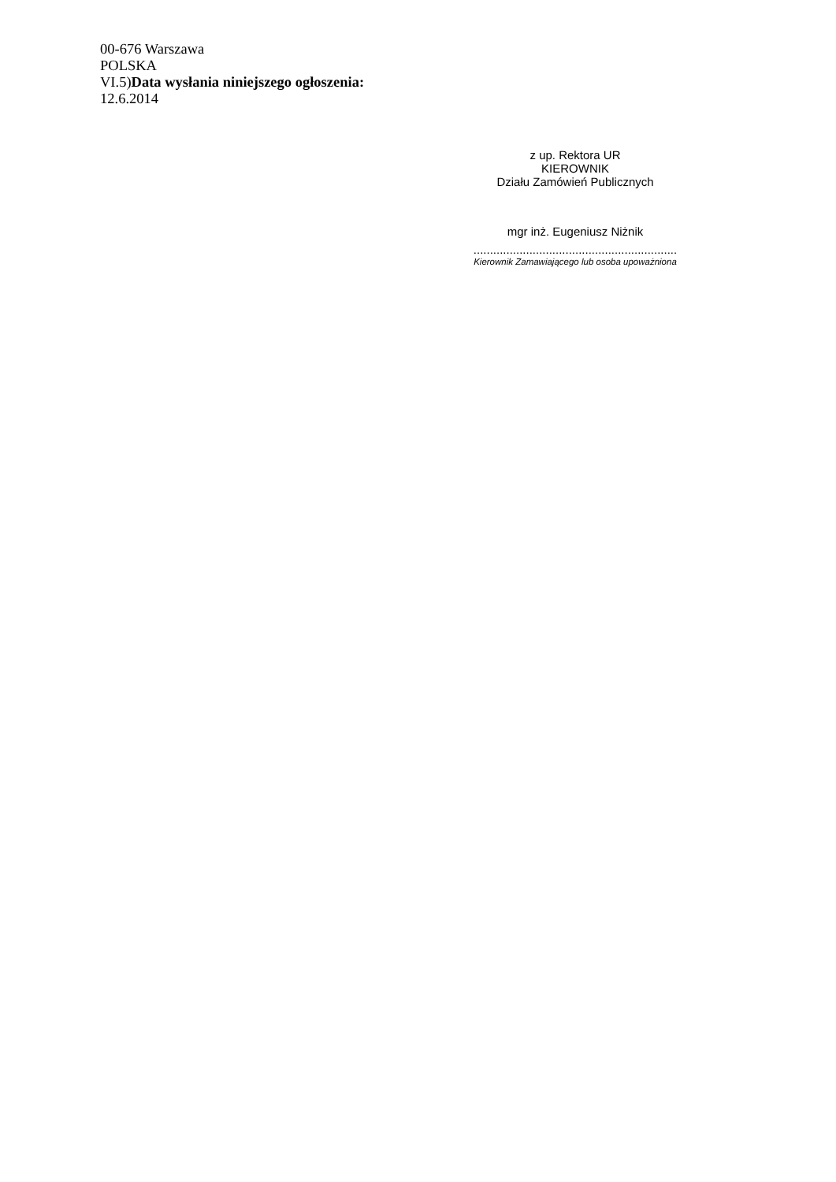00-676 Warszawa
POLSKA
VI.5)Data wysłania niniejszego ogłoszenia:
12.6.2014
z up. Rektora UR
KIEROWNIK
Działu Zamówień Publicznych
mgr inż. Eugeniusz Niżnik
..............................................................
Kierownik Zamawiającego lub osoba upoważniona